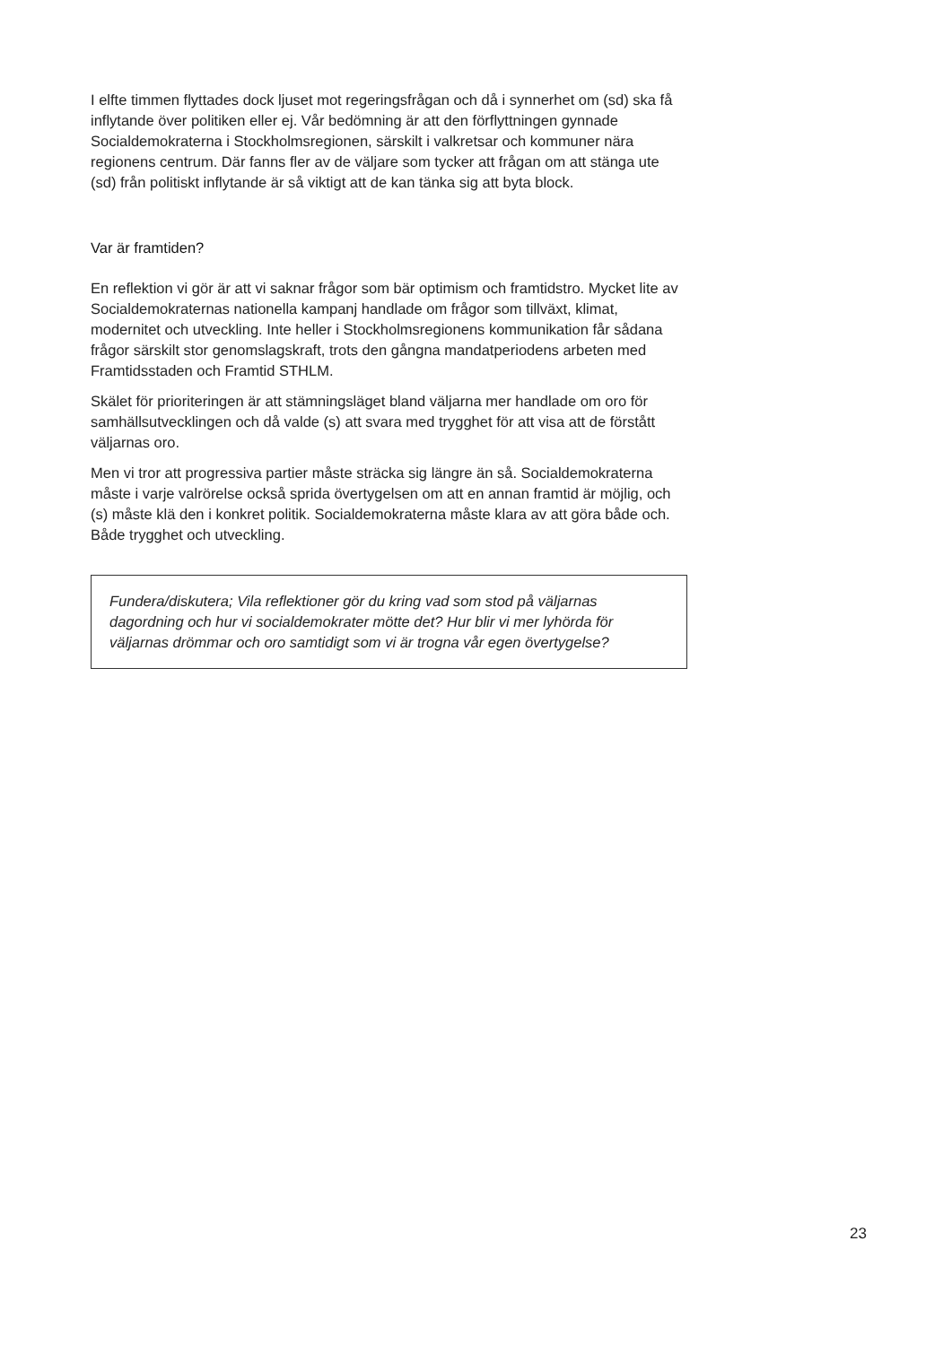I elfte timmen flyttades dock ljuset mot regeringsfrågan och då i synnerhet om (sd) ska få inflytande över politiken eller ej. Vår bedömning är att den förflyttningen gynnade Socialdemokraterna i Stockholmsregionen, särskilt i valkretsar och kommuner nära regionens centrum. Där fanns fler av de väljare som tycker att frågan om att stänga ute (sd) från politiskt inflytande är så viktigt att de kan tänka sig att byta block.
Var är framtiden?
En reflektion vi gör är att vi saknar frågor som bär optimism och framtidstro. Mycket lite av Socialdemokraternas nationella kampanj handlade om frågor som tillväxt, klimat, modernitet och utveckling. Inte heller i Stockholmsregionens kommunikation får sådana frågor särskilt stor genomslagskraft, trots den gångna mandatperiodens arbeten med Framtidsstaden och Framtid STHLM.
Skälet för prioriteringen är att stämningsläget bland väljarna mer handlade om oro för samhällsutvecklingen och då valde (s) att svara med trygghet för att visa att de förstått väljarnas oro.
Men vi tror att progressiva partier måste sträcka sig längre än så. Socialdemokraterna måste i varje valrörelse också sprida övertygelsen om att en annan framtid är möjlig, och (s) måste klä den i konkret politik. Socialdemokraterna måste klara av att göra både och. Både trygghet och utveckling.
Fundera/diskutera; Vila reflektioner gör du kring vad som stod på väljarnas dagordning och hur vi socialdemokrater mötte det? Hur blir vi mer lyhörda för väljarnas drömmar och oro samtidigt som vi är trogna vår egen övertygelse?
23